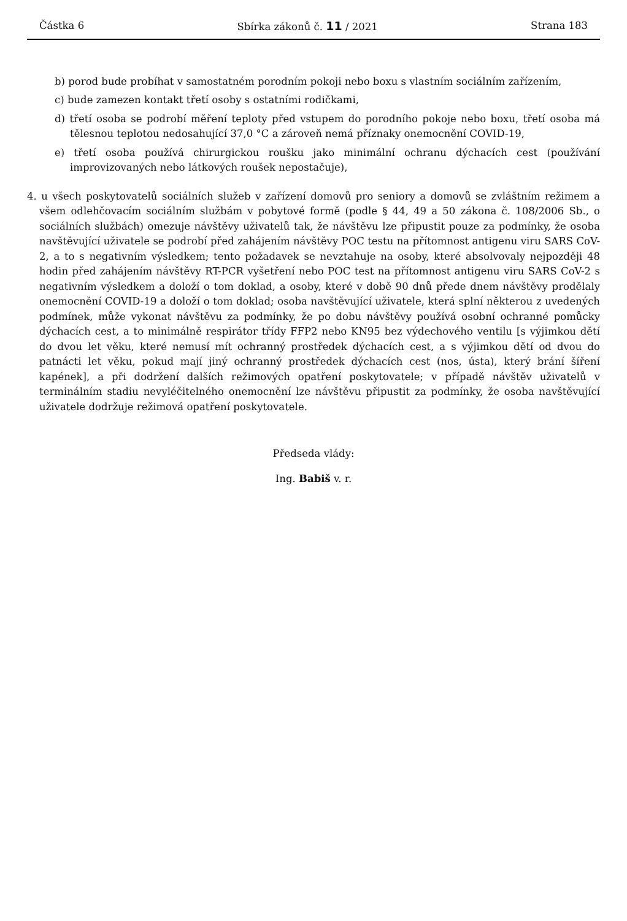Částka 6 Sbírka zákonů č. 11 / 2021 Strana 183
b) porod bude probíhat v samostatném porodním pokoji nebo boxu s vlastním sociálním zařízením,
c) bude zamezen kontakt třetí osoby s ostatními rodičkami,
d) třetí osoba se podrobí měření teploty před vstupem do porodního pokoje nebo boxu, třetí osoba má tělesnou teplotou nedosahující 37,0 °C a zároveň nemá příznaky onemocnění COVID-19,
e) třetí osoba používá chirurgickou roušku jako minimální ochranu dýchacích cest (používání improvizovaných nebo látkových roušek nepostačuje),
4. u všech poskytovatelů sociálních služeb v zařízení domovů pro seniory a domovů se zvláštním režimem a všem odlehčovacím sociálním službám v pobytové formě (podle § 44, 49 a 50 zákona č. 108/2006 Sb., o sociálních službách) omezuje návštěvy uživatelů tak, že návštěvu lze připustit pouze za podmínky, že osoba navštěvující uživatele se podrobí před zahájením návštěvy POC testu na přítomnost antigenu viru SARS CoV-2, a to s negativním výsledkem; tento požadavek se nevztahuje na osoby, které absolvovaly nejpozději 48 hodin před zahájením návštěvy RT-PCR vyšetření nebo POC test na přítomnost antigenu viru SARS CoV-2 s negativním výsledkem a doloží o tom doklad, a osoby, které v době 90 dnů přede dnem návštěvy prodělaly onemocnění COVID-19 a doloží o tom doklad; osoba navštěvující uživatele, která splní některou z uvedených podmínek, může vykonat návštěvu za podmínky, že po dobu návštěvy používá osobní ochranné pomůcky dýchacích cest, a to minimálně respirátor třídy FFP2 nebo KN95 bez výdechového ventilu [s výjimkou dětí do dvou let věku, které nemusí mít ochranný prostředek dýchacích cest, a s výjimkou dětí od dvou do patnácti let věku, pokud mají jiný ochranný prostředek dýchacích cest (nos, ústa), který brání šíření kapének], a při dodržení dalších režimových opatření poskytovatele; v případě návštěv uživatelů v terminálním stadiu nevyléčitelného onemocnění lze návštěvu připustit za podmínky, že osoba navštěvující uživatele dodržuje režimová opatření poskytovatele.
Předseda vlády:
Ing. Babiš v. r.